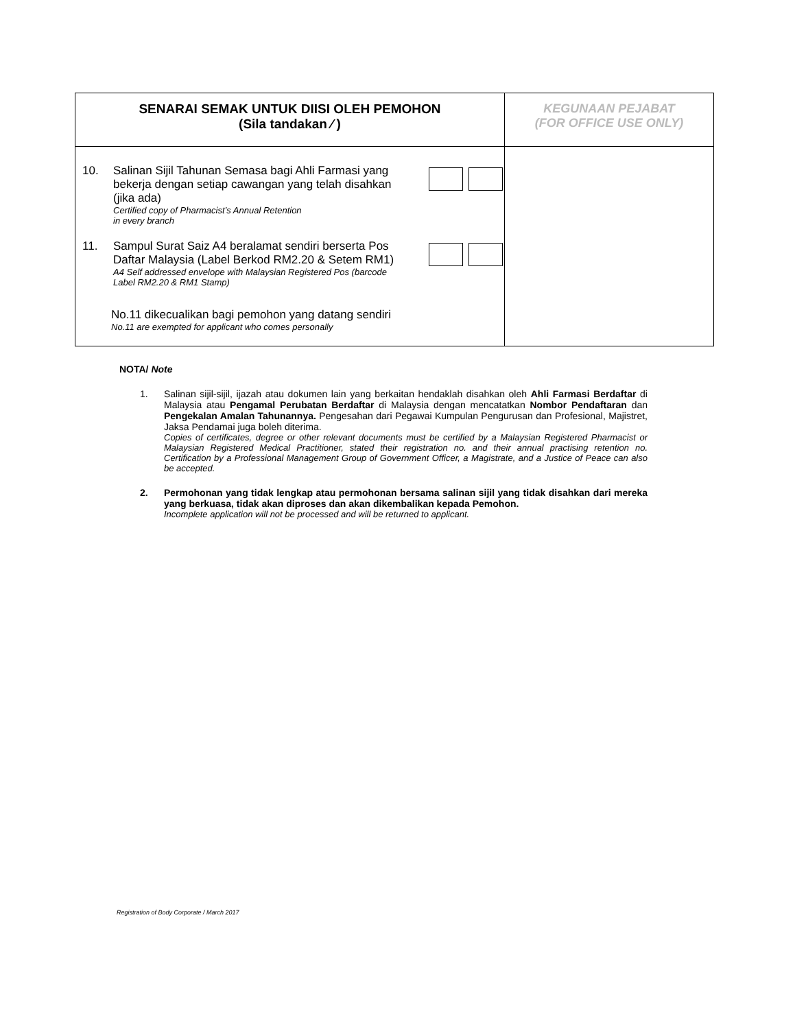| SENARAI SEMAK UNTUK DIISI OLEH PEMOHON (Sila tandakan ⁄ ) | KEGUNAAN PEJABAT (FOR OFFICE USE ONLY) |
| 10. Salinan Sijil Tahunan Semasa bagi Ahli Farmasi yang bekerja dengan setiap cawangan yang telah disahkan (jika ada) Certified copy of Pharmacist’s Annual Retention in every branch 11. Sampul Surat Saiz A4 beralamat sendiri berserta Pos Daftar Malaysia (Label Berkod RM2.20 & Setem RM1) A4 Self addressed envelope with Malaysian Registered Pos (barcode Label RM2.20 & RM1 Stamp) No.11 dikecualikan bagi pemohon yang datang sendiri No.11 are exempted for applicant who comes personally | |
NOTA/ Note
1. Salinan sijil-sijil, ijazah atau dokumen lain yang berkaitan hendaklah disahkan oleh Ahli Farmasi Berdaftar di Malaysia atau Pengamal Perubatan Berdaftar di Malaysia dengan mencatatkan Nombor Pendaftaran dan Pengekalan Amalan Tahunannya. Pengesahan dari Pegawai Kumpulan Pengurusan dan Profesional, Majistret, Jaksa Pendamai juga boleh diterima.
Copies of certificates, degree or other relevant documents must be certified by a Malaysian Registered Pharmacist or Malaysian Registered Medical Practitioner, stated their registration no. and their annual practising retention no. Certification by a Professional Management Group of Government Officer, a Magistrate, and a Justice of Peace can also be accepted.
2. Permohonan yang tidak lengkap atau permohonan bersama salinan sijil yang tidak disahkan dari mereka yang berkuasa, tidak akan diproses dan akan dikembalikan kepada Pemohon.
Incomplete application will not be processed and will be returned to applicant.
Registration of Body Corporate / March 2017